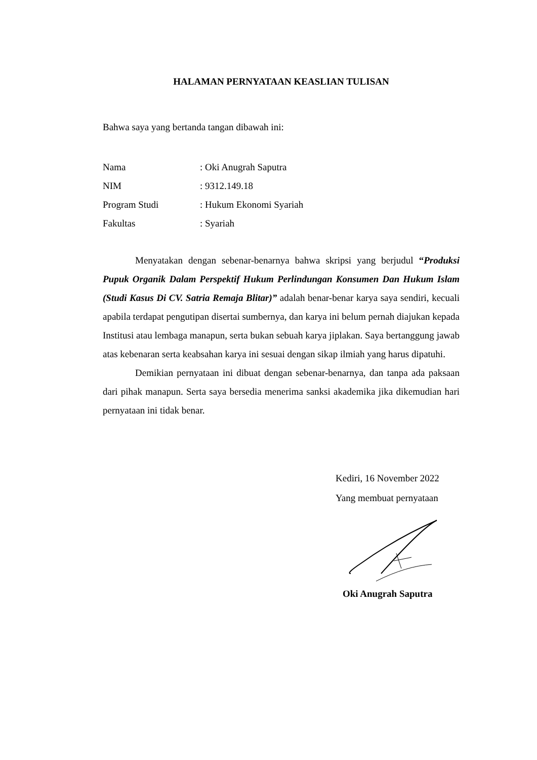HALAMAN PERNYATAAN KEASLIAN TULISAN
Bahwa saya yang bertanda tangan dibawah ini:
| Nama | : Oki Anugrah Saputra |
| NIM | : 9312.149.18 |
| Program Studi | : Hukum Ekonomi Syariah |
| Fakultas | : Syariah |
Menyatakan dengan sebenar-benarnya bahwa skripsi yang berjudul “Produksi Pupuk Organik Dalam Perspektif Hukum Perlindungan Konsumen Dan Hukum Islam (Studi Kasus Di CV. Satria Remaja Blitar)” adalah benar-benar karya saya sendiri, kecuali apabila terdapat pengutipan disertai sumbernya, dan karya ini belum pernah diajukan kepada Institusi atau lembaga manapun, serta bukan sebuah karya jiplakan. Saya bertanggung jawab atas kebenaran serta keabsahan karya ini sesuai dengan sikap ilmiah yang harus dipatuhi.
Demikian pernyataan ini dibuat dengan sebenar-benarnya, dan tanpa ada paksaan dari pihak manapun. Serta saya bersedia menerima sanksi akademika jika dikemudian hari pernyataan ini tidak benar.
Kediri, 16 November 2022
Yang membuat pernyataan
Oki Anugrah Saputra